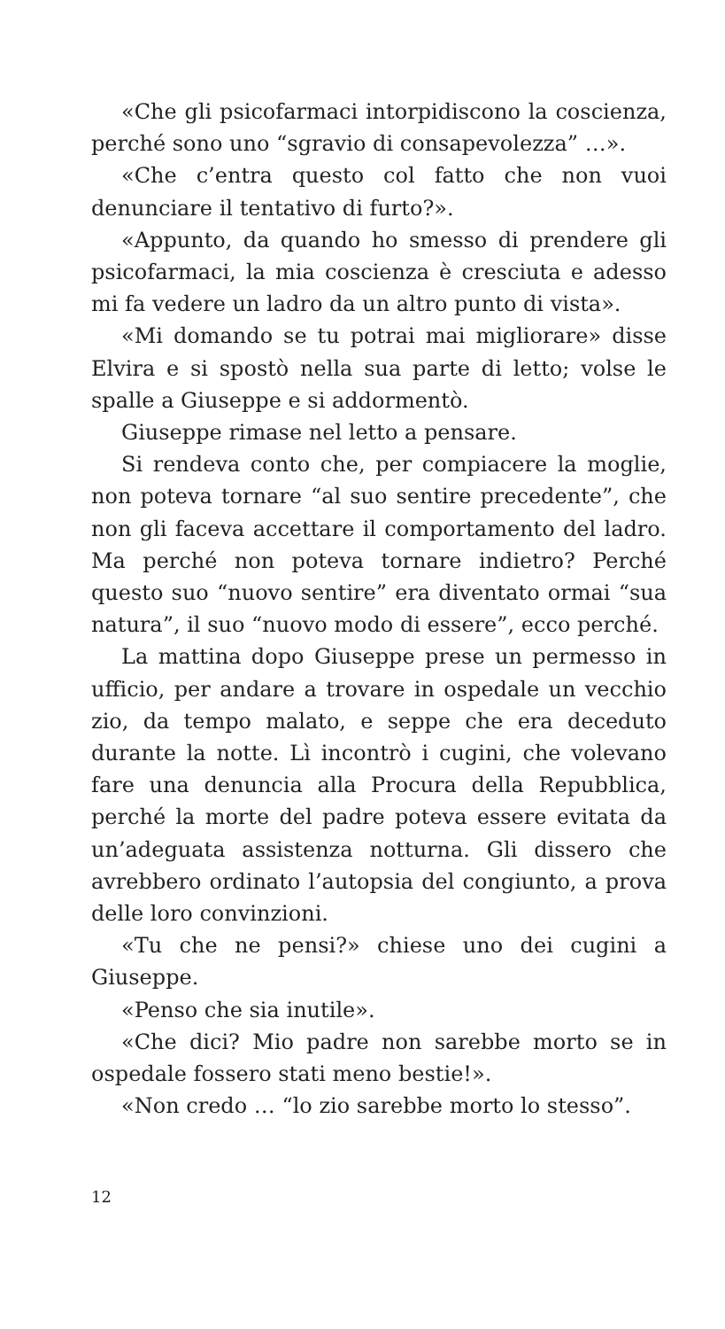«Che gli psicofarmaci intorpidiscono la coscienza, perché sono uno “sgravio di consapevolezza” …».
«Che c’entra questo col fatto che non vuoi denunciare il tentativo di furto?».
«Appunto, da quando ho smesso di prendere gli psicofarmaci, la mia coscienza è cresciuta e adesso mi fa vedere un ladro da un altro punto di vista».
«Mi domando se tu potrai mai migliorare» disse Elvira e si spostò nella sua parte di letto; volse le spalle a Giuseppe e si addormentò.
Giuseppe rimase nel letto a pensare.
Si rendeva conto che, per compiacere la moglie, non poteva tornare “al suo sentire precedente”, che non gli faceva accettare il comportamento del ladro. Ma perché non poteva tornare indietro? Perché questo suo “nuovo sentire” era diventato ormai “sua natura”, il suo “nuovo modo di essere”, ecco perché.
La mattina dopo Giuseppe prese un permesso in ufficio, per andare a trovare in ospedale un vecchio zio, da tempo malato, e seppe che era deceduto durante la notte. Lì incontrò i cugini, che volevano fare una denuncia alla Procura della Repubblica, perché la morte del padre poteva essere evitata da un’adeguata assistenza notturna. Gli dissero che avrebbero ordinato l’autopsia del congiunto, a prova delle loro convinzioni.
«Tu che ne pensi?» chiese uno dei cugini a Giuseppe.
«Penso che sia inutile».
«Che dici? Mio padre non sarebbe morto se in ospedale fossero stati meno bestie!».
«Non credo … “lo zio sarebbe morto lo stesso”.
12